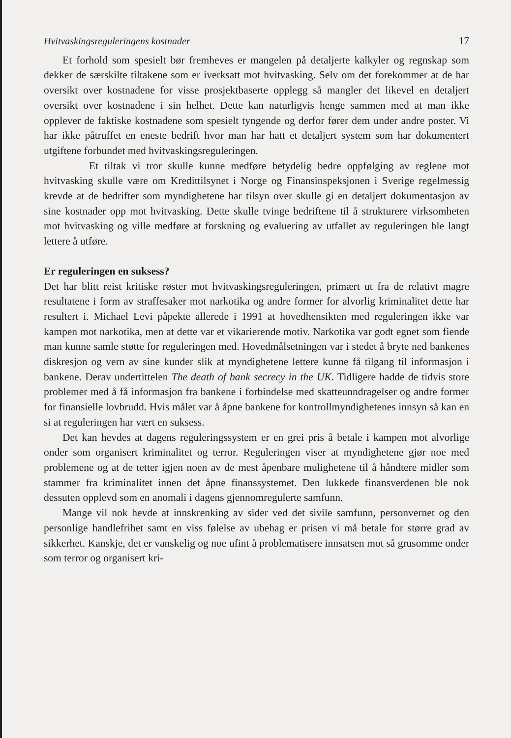Hvitvaskingsreguleringens kostnader 17
Et forhold som spesielt bør fremheves er mangelen på detaljerte kalkyler og regnskap som dekker de særskilte tiltakene som er iverksatt mot hvitvasking. Selv om det forekommer at de har oversikt over kostnadene for visse prosjektbaserte opplegg så mangler det likevel en detaljert oversikt over kostnadene i sin helhet. Dette kan naturligvis henge sammen med at man ikke opplever de faktiske kostnadene som spesielt tyngende og derfor fører dem under andre poster. Vi har ikke påtruffet en eneste bedrift hvor man har hatt et detaljert system som har dokumentert utgiftene forbundet med hvitvaskingsreguleringen.
Et tiltak vi tror skulle kunne medføre betydelig bedre oppfølging av reglene mot hvitvasking skulle være om Kredittilsynet i Norge og Finansinspeksjonen i Sverige regelmessig krevde at de bedrifter som myndighetene har tilsyn over skulle gi en detaljert dokumentasjon av sine kostnader opp mot hvitvasking. Dette skulle tvinge bedriftene til å strukturere virksomheten mot hvitvasking og ville medføre at forskning og evaluering av utfallet av reguleringen ble langt lettere å utføre.
Er reguleringen en suksess?
Det har blitt reist kritiske røster mot hvitvaskingsreguleringen, primært ut fra de relativt magre resultatene i form av straffesaker mot narkotika og andre former for alvorlig kriminalitet dette har resultert i. Michael Levi påpekte allerede i 1991 at hovedhensikten med reguleringen ikke var kampen mot narkotika, men at dette var et vikarierende motiv. Narkotika var godt egnet som fiende man kunne samle støtte for reguleringen med. Hovedmålsetningen var i stedet å bryte ned bankenes diskresjon og vern av sine kunder slik at myndighetene lettere kunne få tilgang til informasjon i bankene. Derav undertittelen The death of bank secrecy in the UK. Tidligere hadde de tidvis store problemer med å få informasjon fra bankene i forbindelse med skatteunndragelser og andre former for finansielle lovbrudd. Hvis målet var å åpne bankene for kontrollmyndighetenes innsyn så kan en si at reguleringen har vært en suksess.
Det kan hevdes at dagens reguleringssystem er en grei pris å betale i kampen mot alvorlige onder som organisert kriminalitet og terror. Reguleringen viser at myndighetene gjør noe med problemene og at de tetter igjen noen av de mest åpenbare mulighetene til å håndtere midler som stammer fra kriminalitet innen det åpne finanssystemet. Den lukkede finansverdenen ble nok dessuten opplevd som en anomali i dagens gjennomregulerte samfunn.
Mange vil nok hevde at innskrenking av sider ved det sivile samfunn, personvernet og den personlige handlefrihet samt en viss følelse av ubehag er prisen vi må betale for større grad av sikkerhet. Kanskje, det er vanskelig og noe ufint å problematisere innsatsen mot så grusomme onder som terror og organisert kri-